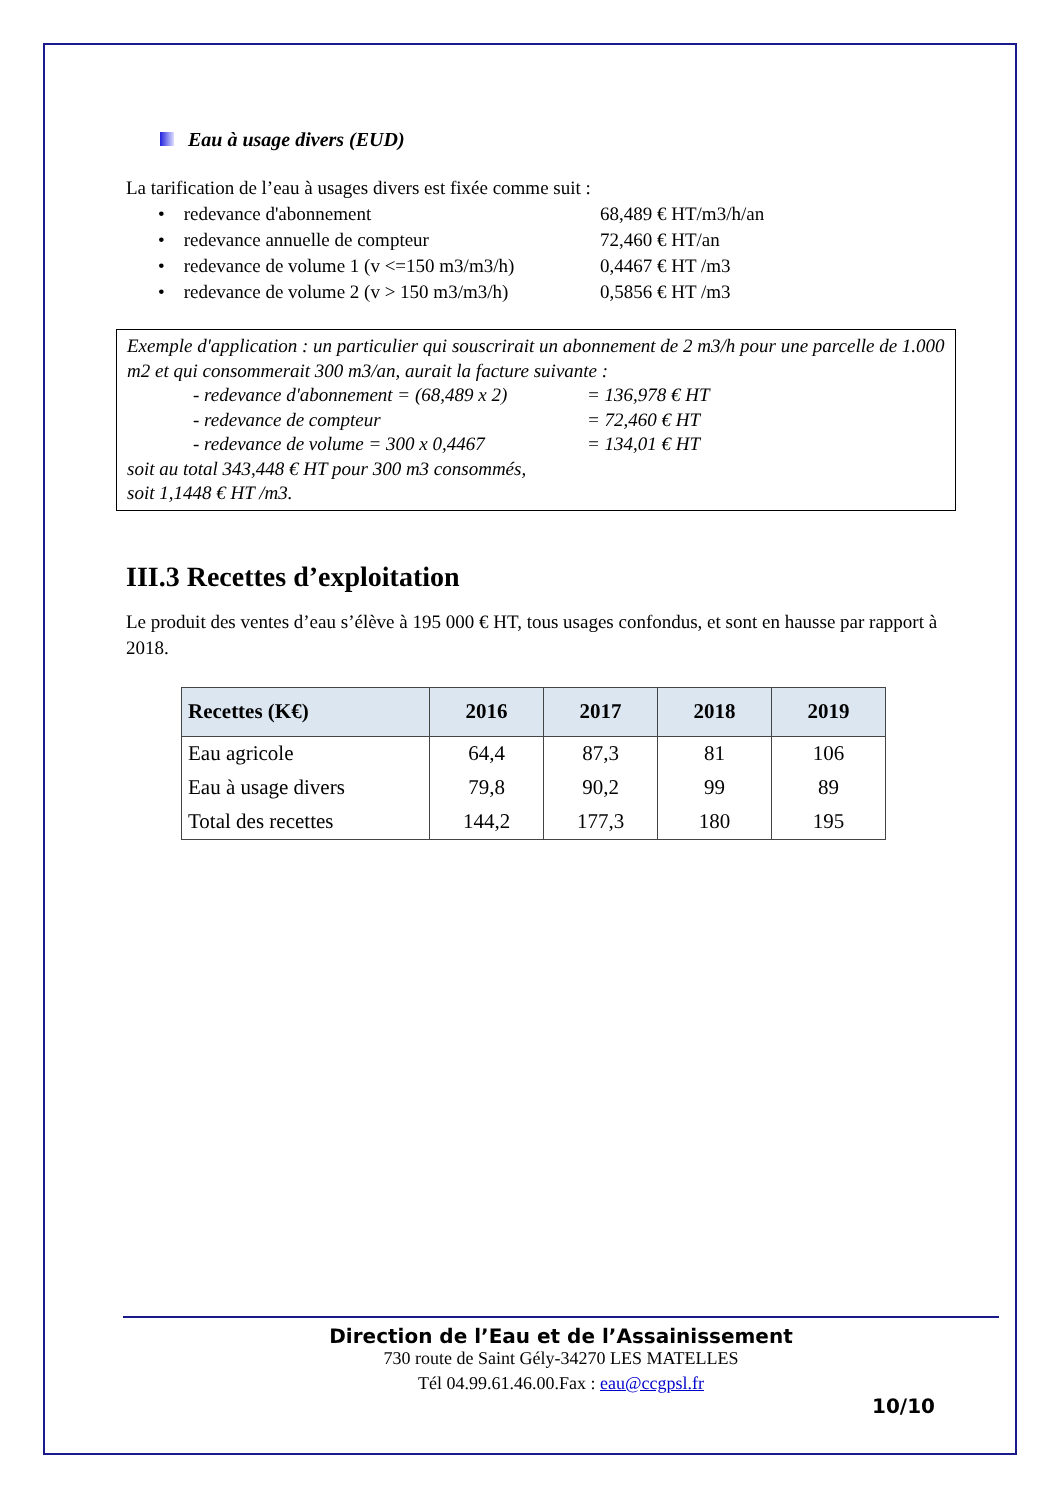Eau à usage divers (EUD)
La tarification de l’eau à usages divers est fixée comme suit :
• redevance d'abonnement 68,489 € HT/m3/h/an
• redevance annuelle de compteur 72,460 € HT/an
• redevance de volume 1 (v <=150 m3/m3/h) 0,4467 € HT /m3
• redevance de volume 2 (v > 150 m3/m3/h) 0,5856 € HT /m3
Exemple d'application : un particulier qui souscrirait un abonnement de 2 m3/h pour une parcelle de 1.000 m2 et qui consommerait 300 m3/an, aurait la facture suivante :
- redevance d'abonnement = (68,489 x 2) = 136,978 € HT
- redevance de compteur = 72,460 € HT
- redevance de volume = 300 x 0,4467 = 134,01 € HT
soit au total 343,448 € HT pour 300 m3 consommés,
soit 1,1448 € HT /m3.
III.3 Recettes d’exploitation
Le produit des ventes d’eau s’élève à 195 000 € HT, tous usages confondus, et sont en hausse par rapport à 2018.
| Recettes (K€) | 2016 | 2017 | 2018 | 2019 |
| --- | --- | --- | --- | --- |
| Eau agricole | 64,4 | 87,3 | 81 | 106 |
| Eau à usage divers | 79,8 | 90,2 | 99 | 89 |
| Total des recettes | 144,2 | 177,3 | 180 | 195 |
Direction de l’Eau et de l’Assainissement
730 route de Saint Gély-34270 LES MATELLES
Tél 04.99.61.46.00.Fax : eau@ccgpsl.fr
10/10